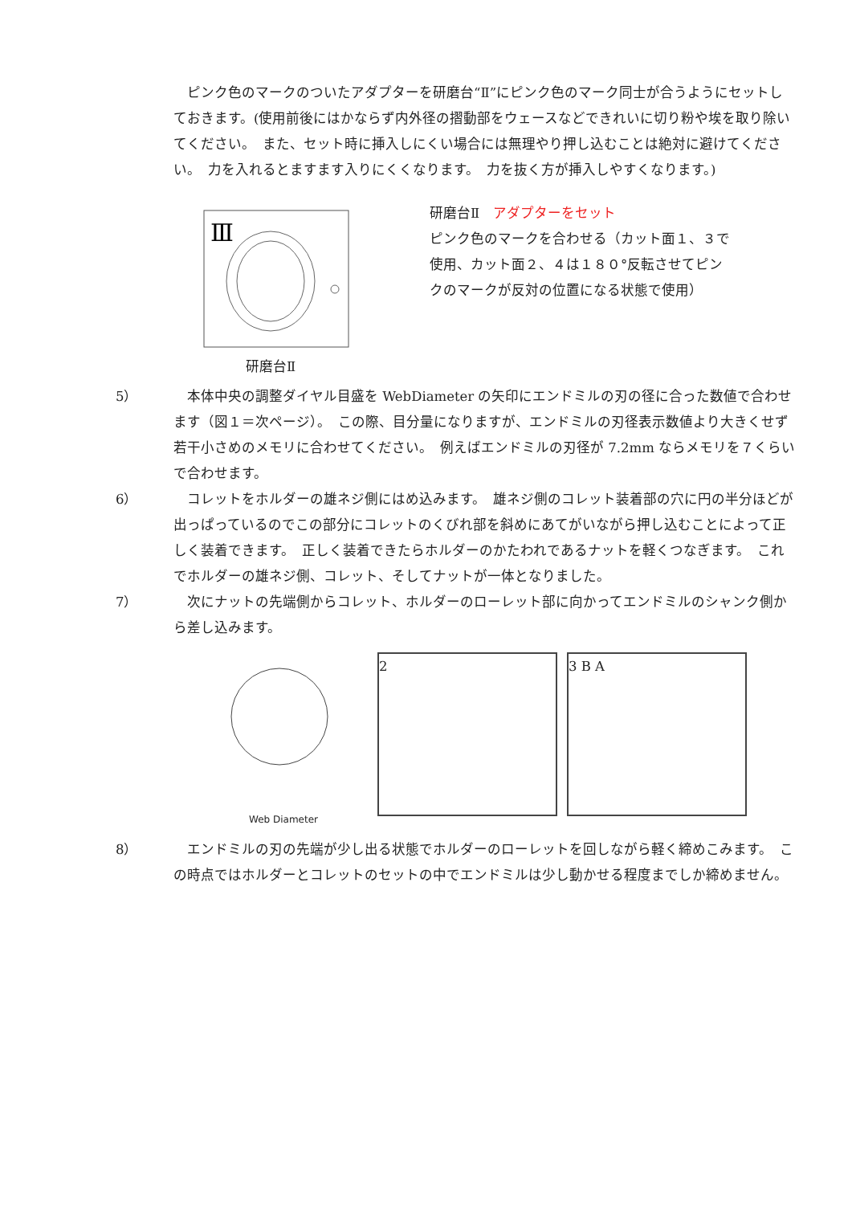ピンク色のマークのついたアダプターを研磨台“Ⅱ”にピンク色のマーク同士が合うようにセットしておきます。(使用前後にはかならず内外径の摺動部をウェースなどできれいに切り粉や埃を取り除いてください。　また、セット時に挿入しにくい場合には無理やり押し込むことは絶対に避けてください。　力を入れるとますます入りにくくなります。　力を抜く方が挿入しやすくなります。)
Ⅲ
研磨台Ⅱ
研磨台Ⅱ　アダプターをセット
ピンク色のマークを合わせる（カット面１、３で
使用、カット面２、４は１８０°反転させてピン
クのマークが反対の位置になる状態で使用）
5） 　本体中央の調整ダイヤル目盛を WebDiameter の矢印にエンドミルの刃の径に合った数値で合わせます（図１＝次ページ）。　この際、目分量になりますが、エンドミルの刃径表示数値より大きくせず若干小さめのメモリに合わせてください。　例えばエンドミルの刃径が 7.2mm ならメモリを７くらいで合わせます。
6） 　コレットをホルダーの雄ネジ側にはめ込みます。　雄ネジ側のコレット装着部の穴に円の半分ほどが出っぱっているのでこの部分にコレットのくびれ部を斜めにあてがいながら押し込むことによって正しく装着できます。　正しく装着できたらホルダーのかたわれであるナットを軽くつなぎます。　これでホルダーの雄ネジ側、コレット、そしてナットが一体となりました。
7） 　次にナットの先端側からコレット、ホルダーのローレット部に向かってエンドミルのシャンク側から差し込みます。
Web Diameter
2 3 B A
8） 　エンドミルの刃の先端が少し出る状態でホルダーのローレットを回しながら軽く締めこみます。　この時点ではホルダーとコレットのセットの中でエンドミルは少し動かせる程度までしか締めません。